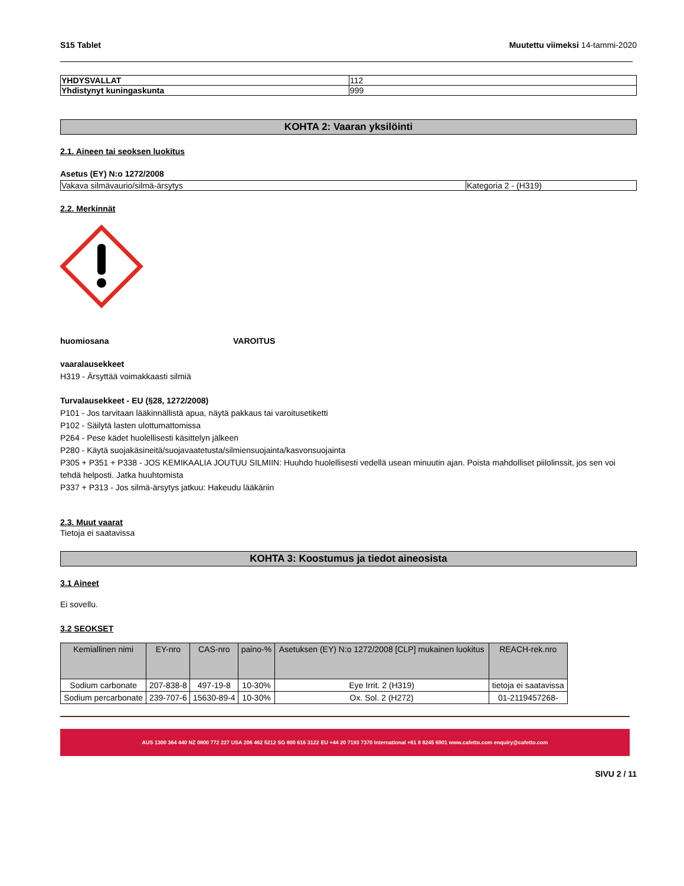S15 Tablet Muutettu viimeksi 14-tammi-2020
| YHDYSVALLAT | 112 |
| Yhdistynyt kuningaskunta | 999 |
KOHTA 2: Vaaran yksilöinti
2.1. Aineen tai seoksen luokitus
Asetus (EY) N:o 1272/2008
| Vakava silmävaurio/silmä-ärsytys | Kategoria 2 - (H319) |
2.2. Merkinnät
huomiosana VAROITUS
vaaralausekkeet
H319 - Ärsyttää voimakkaasti silmiä
Turvalausekkeet - EU (§28, 1272/2008)
P101 - Jos tarvitaan lääkinnällistä apua, näytä pakkaus tai varoitusetiketti
P102 - Säilytä lasten ulottumattomissa
P264 - Pese kädet huolellisesti käsittelyn jälkeen
P280 - Käytä suojakäsineitä/suojavaatetusta/silmiensuojainta/kasvonsuojainta
P305 + P351 + P338 - JOS KEMIKAALIA JOUTUU SILMIIN: Huuhdo huolellisesti vedellä usean minuutin ajan. Poista mahdolliset piilolinssit, jos sen voi tehdä helposti. Jatka huuhtomista
P337 + P313 - Jos silmä-ärsytys jatkuu: Hakeudu lääkäriin
2.3. Muut vaarat
Tietoja ei saatavissa
KOHTA 3: Koostumus ja tiedot aineosista
3.1 Aineet
Ei sovellu.
3.2 SEOKSET
| Kemiallinen nimi | EY-nro | CAS-nro | paino-% | Asetuksen (EY) N:o 1272/2008 [CLP] mukainen luokitus | REACH-rek.nro |
| --- | --- | --- | --- | --- | --- |
| Sodium carbonate | 207-838-8 | 497-19-8 | 10-30% | Eye Irrit. 2 (H319) | tietoja ei saatavissa |
| Sodium percarbonate | 239-707-6 | 15630-89-4 | 10-30% | Ox. Sol. 2 (H272) | 01-2119457268- |
AUS 1300 364 440 NZ 0800 772 227 USA 206 462 5212 SG 800 616 3122 EU +44 20 7193 7370 International +61 8 8245 6901 www.cafetto.com enquiry@cafetto.com
SIVU 2 / 11